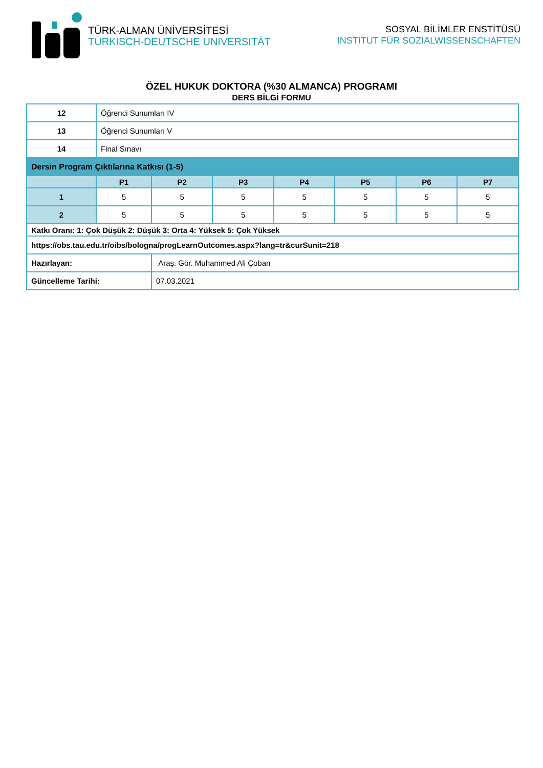TÜRK-ALMAN ÜNİVERSİTESİ
TÜRKISCH-DEUTSCHE UNIVERSITÄT
SOSYAL BİLİMLER ENSTİTÜSÜ
INSTITUT FÜR SOZIALWISSENSCHAFTEN
ÖZEL HUKUK DOKTORA (%30 ALMANCA) PROGRAMI
DERS BİLGİ FORMU
| 12 | Öğrenci Sunumları IV | | | | | | |
| 13 | Öğrenci Sunumları V | | | | | | |
| 14 | Final Sınavı | | | | | | |
| Dersin Program Çıktılarına Katkısı (1-5) | | | | | | | |
| | P1 | P2 | P3 | P4 | P5 | P6 | P7 |
| 1 | 5 | 5 | 5 | 5 | 5 | 5 | 5 |
| 2 | 5 | 5 | 5 | 5 | 5 | 5 | 5 |
| Katkı Oranı: 1: Çok Düşük 2: Düşük 3: Orta 4: Yüksek 5: Çok Yüksek | | | | | | | |
| https://obs.tau.edu.tr/oibs/bologna/progLearnOutcomes.aspx?lang=tr&curSunit=218 | | | | | | | |
| Hazırlayan: | | Araş. Gör. Muhammed Ali Çoban | | | | | |
| Güncelleme Tarihi: | | 07.03.2021 | | | | | |